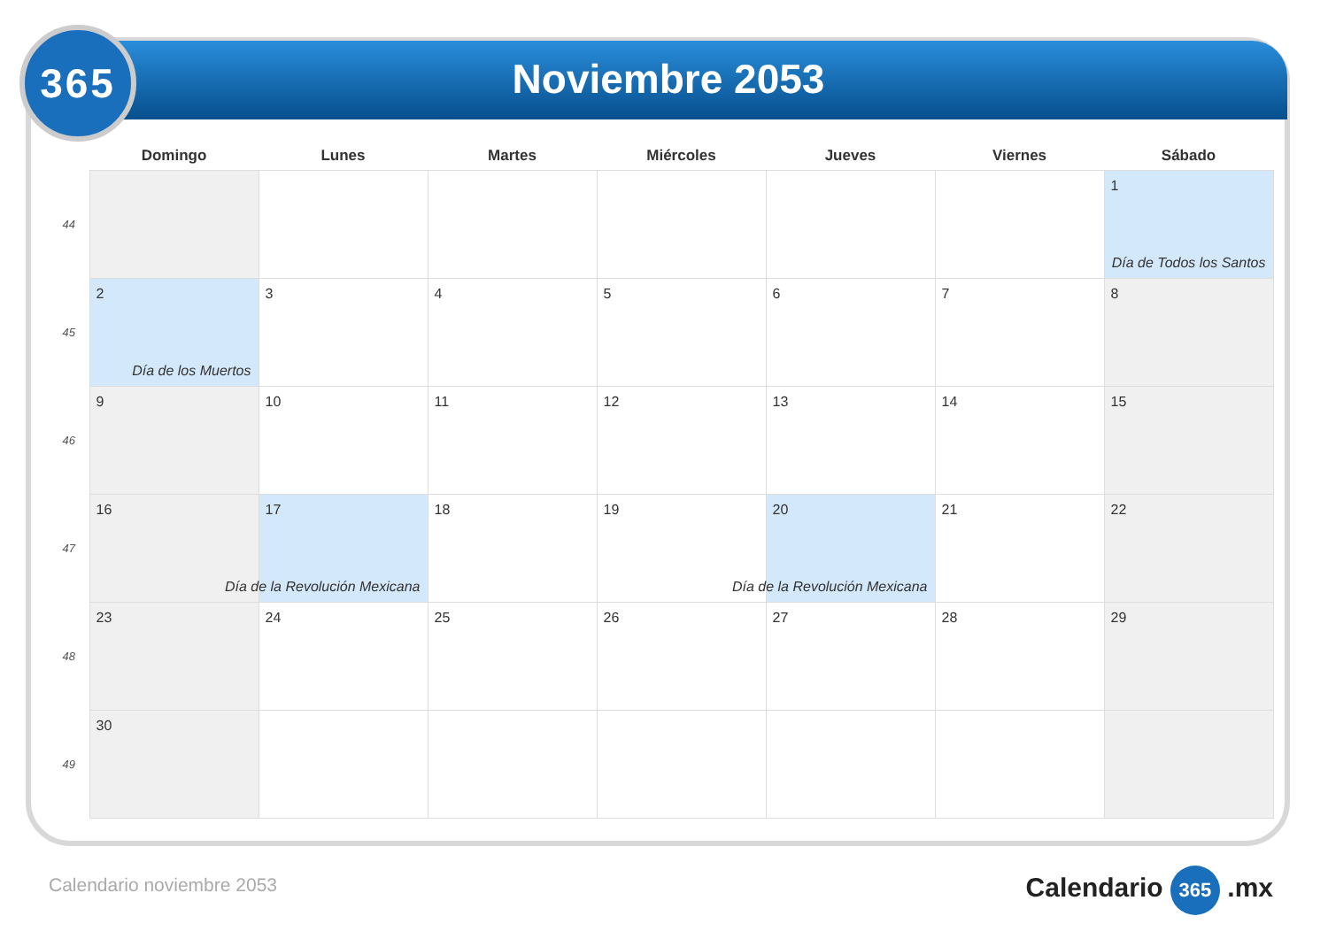365
Noviembre 2053
| | Domingo | Lunes | Martes | Miércoles | Jueves | Viernes | Sábado |
| --- | --- | --- | --- | --- | --- | --- | --- |
| 44 | | | | | | | 1 Día de Todos los Santos |
| 45 | 2 Día de los Muertos | 3 | 4 | 5 | 6 | 7 | 8 |
| 46 | 9 | 10 | 11 | 12 | 13 | 14 | 15 |
| 47 | 16 | 17 Día de la Revolución Mexicana | 18 | 19 | 20 Día de la Revolución Mexicana | 21 | 22 |
| 48 | 23 | 24 | 25 | 26 | 27 | 28 | 29 |
| 49 | 30 | | | | | | |
Calendario noviembre 2053 Calendario 365 .mx